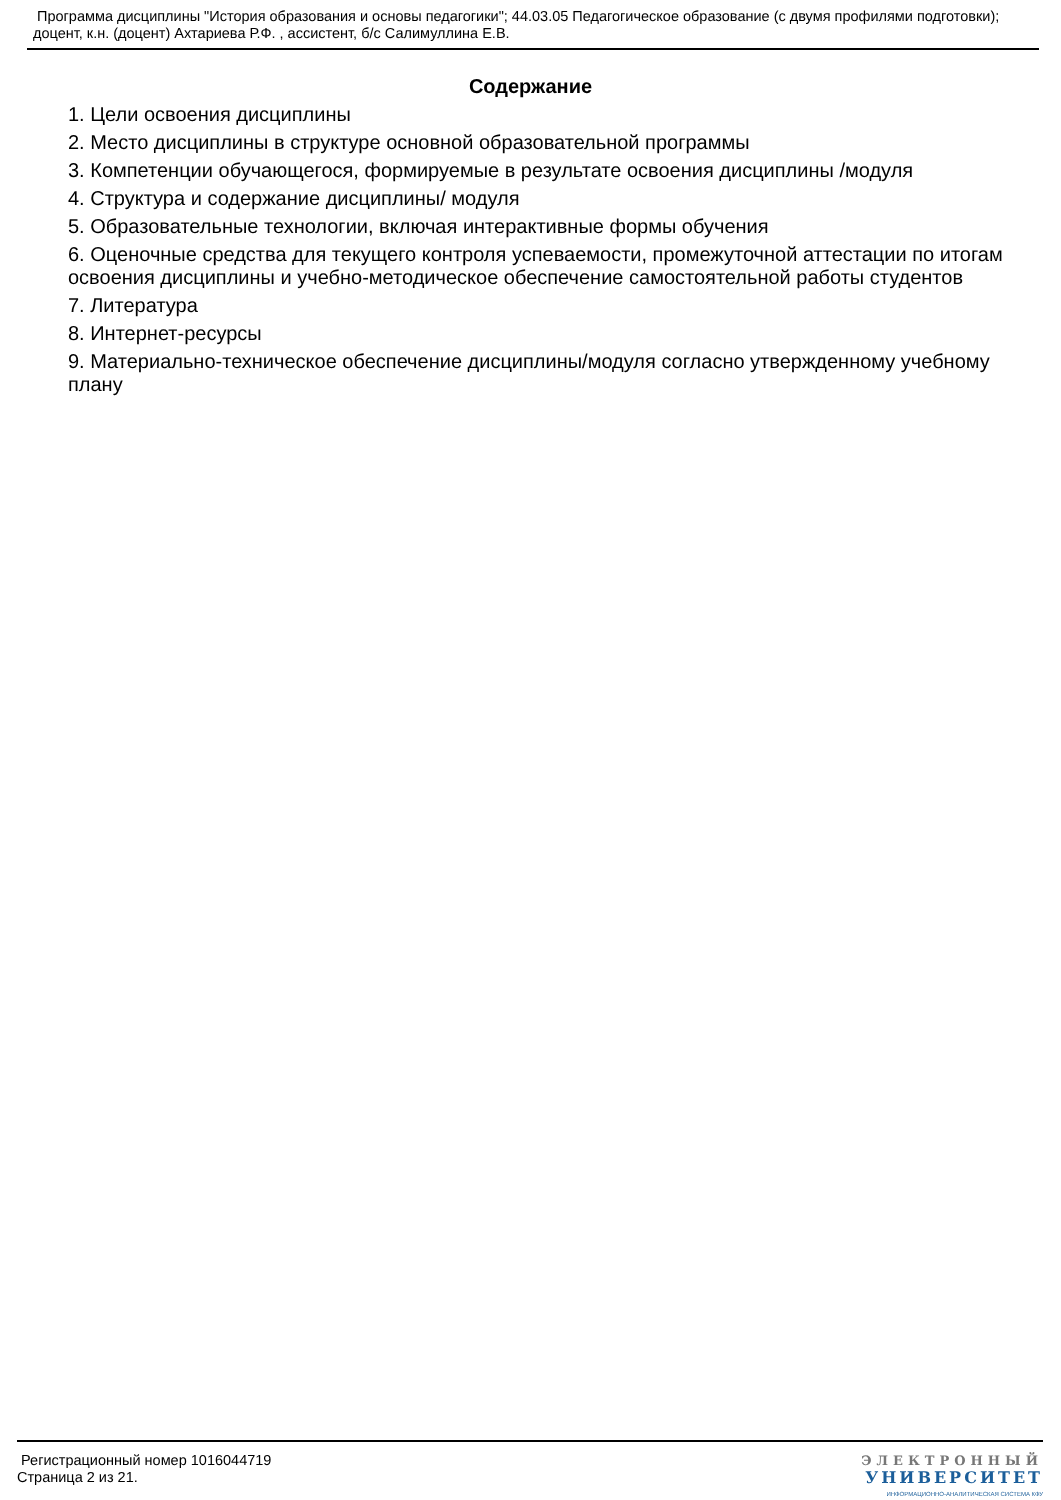Программа дисциплины "История образования и основы педагогики"; 44.03.05 Педагогическое образование (с двумя профилями подготовки); доцент, к.н. (доцент) Ахтариева Р.Ф. , ассистент, б/с Салимуллина Е.В.
Содержание
1. Цели освоения дисциплины
2. Место дисциплины в структуре основной образовательной программы
3. Компетенции обучающегося, формируемые в результате освоения дисциплины /модуля
4. Структура и содержание дисциплины/ модуля
5. Образовательные технологии, включая интерактивные формы обучения
6. Оценочные средства для текущего контроля успеваемости, промежуточной аттестации по итогам освоения дисциплины и учебно-методическое обеспечение самостоятельной работы студентов
7. Литература
8. Интернет-ресурсы
9. Материально-техническое обеспечение дисциплины/модуля согласно утвержденному учебному плану
Регистрационный номер 1016044719
Страница 2 из 21.
ЭЛЕКТРОННЫЙ
УНИВЕРСИТЕТ
ИНФОРМАЦИОННО-АНАЛИТИЧЕСКАЯ СИСТЕМА КФУ